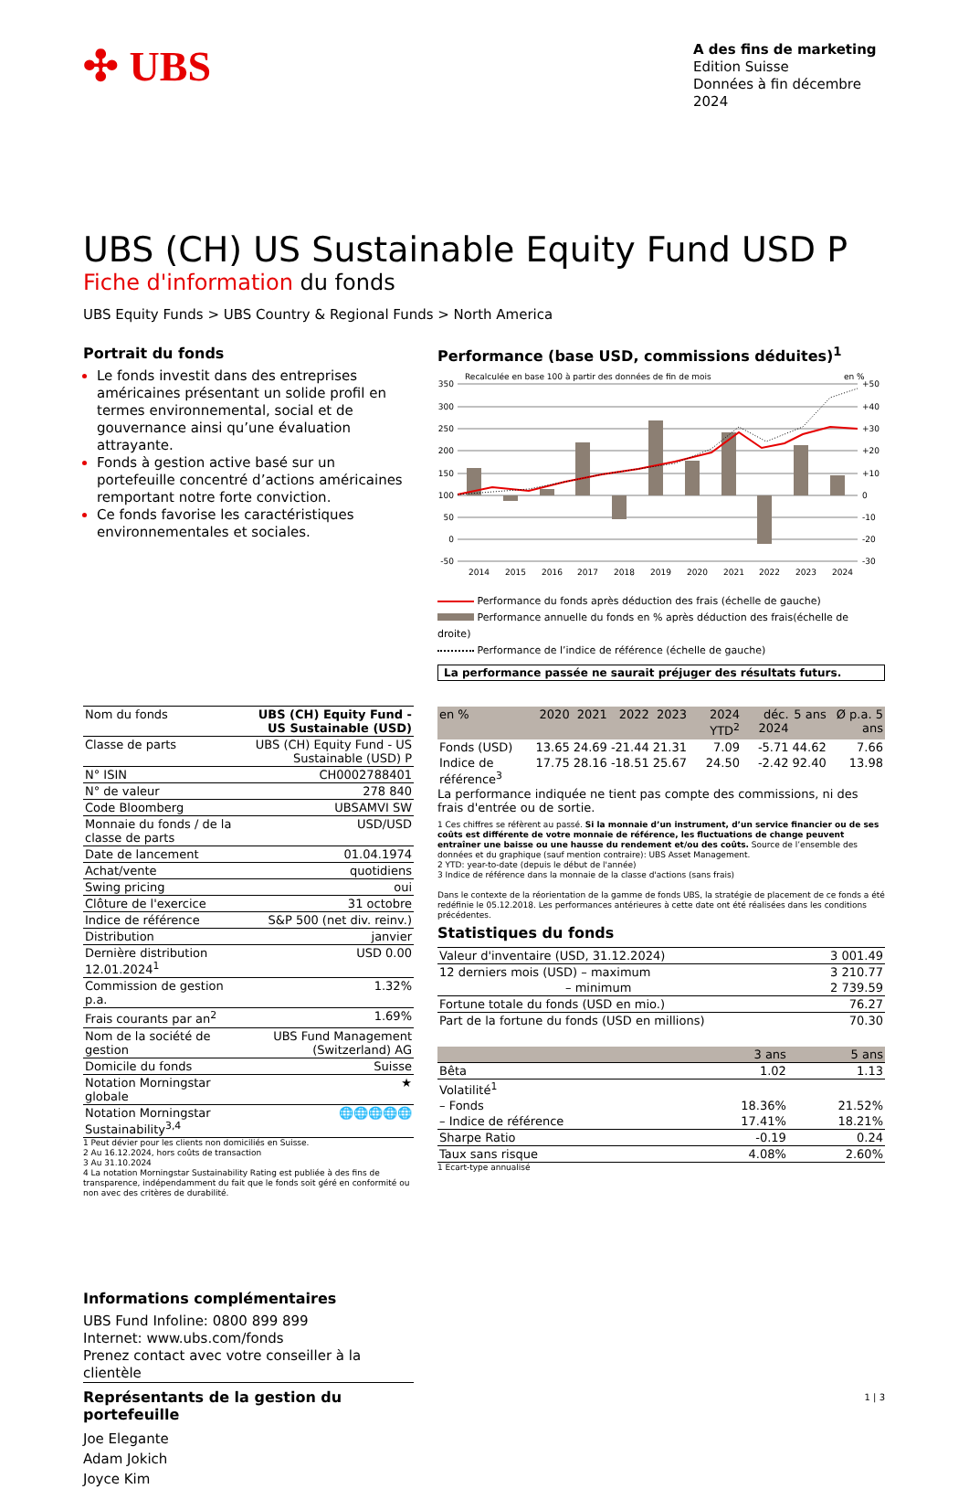✣ UBS
A des fins de marketing
Edition Suisse
Données à fin décembre 2024
UBS (CH) US Sustainable Equity Fund USD P
Fiche d'information du fonds
UBS Equity Funds > UBS Country & Regional Funds > North America
Portrait du fonds
Le fonds investit dans des entreprises américaines présentant un solide profil en termes environnemental, social et de gouvernance ainsi qu’une évaluation attrayante.
Fonds à gestion active basé sur un portefeuille concentré d’actions américaines remportant notre forte conviction.
Ce fonds favorise les caractéristiques environnementales et sociales.
| Nom du fonds | UBS (CH) Equity Fund - US Sustainable (USD) |
| Classe de parts | UBS (CH) Equity Fund - US Sustainable (USD) P |
| N° ISIN | CH0002788401 |
| N° de valeur | 278 840 |
| Code Bloomberg | UBSAMVI SW |
| Monnaie du fonds / de la classe de parts | USD/USD |
| Date de lancement | 01.04.1974 |
| Achat/vente | quotidiens |
| Swing pricing | oui |
| Clôture de l'exercice | 31 octobre |
| Indice de référence | S&P 500 (net div. reinv.) |
| Distribution | janvier |
| Dernière distribution 12.01.2024<sup>1</sup> | USD 0.00 |
| Commission de gestion p.a. | 1.32% |
| Frais courants par an<sup>2</sup> | 1.69% |
| Nom de la société de gestion | UBS Fund Management (Switzerland) AG |
| Domicile du fonds | Suisse |
| Notation Morningstar globale | ★ |
| Notation Morningstar Sustainability<sup>3,4</sup> | 🌐🌐🌐🌐🌐 |
1 Peut dévier pour les clients non domiciliés en Suisse.
2 Au 16.12.2024, hors coûts de transaction
3 Au 31.10.2024
4 La notation Morningstar Sustainability Rating est publiée à des fins de transparence, indépendamment du fait que le fonds soit géré en conformité ou non avec des critères de durabilité.
Informations complémentaires
UBS Fund Infoline: 0800 899 899
Internet: www.ubs.com/fonds
Prenez contact avec votre conseiller à la clientèle
Représentants de la gestion du portefeuille
Joe Elegante
Adam Jokich
Joyce Kim
Performance (base USD, commissions déduites)<sup>1</sup>
Recalculée en base 100 à partir des données de fin de mois
en %
350
300
250
200
150
100
50
0
-50
+50
+40
+30
+20
+10
0
-10
-20
-30
2014
2015
2016
2017
2018
2019
2020
2021
2022
2023
2024
Performance du fonds après déduction des frais (échelle de gauche)
Performance annuelle du fonds en % après déduction des frais(échelle de droite)
Performance de l’indice de référence (échelle de gauche)
La performance passée ne saurait préjuger des résultats futurs.
| en % | 2020 | 2021 | 2022 | 2023 | 2024 YTD<sup>2</sup> | déc. 2024 | 5 ans | Ø p.a. 5 ans |
| --- | --- | --- | --- | --- | --- | --- | --- | --- |
| Fonds (USD) | 13.65 | 24.69 | -21.44 | 21.31 | 7.09 | -5.71 | 44.62 | 7.66 |
| Indice de référence<sup>3</sup> | 17.75 | 28.16 | -18.51 | 25.67 | 24.50 | -2.42 | 92.40 | 13.98 |
La performance indiquée ne tient pas compte des commissions, ni des frais d'entrée ou de sortie.
1 Ces chiffres se réfèrent au passé. Si la monnaie d’un instrument, d’un service financier ou de ses coûts est différente de votre monnaie de référence, les fluctuations de change peuvent entraîner une baisse ou une hausse du rendement et/ou des coûts. Source de l’ensemble des données et du graphique (sauf mention contraire): UBS Asset Management.
2 YTD: year-to-date (depuis le début de l'année)
3 Indice de référence dans la monnaie de la classe d'actions (sans frais)
Dans le contexte de la réorientation de la gamme de fonds UBS, la stratégie de placement de ce fonds a été redéfinie le 05.12.2018. Les performances antérieures à cette date ont été réalisées dans les conditions précédentes.
Statistiques du fonds
| Valeur d'inventaire (USD, 31.12.2024) | 3 001.49 |
| 12 derniers mois (USD) – maximum | 3 210.77 |
| – minimum | 2 739.59 |
| Fortune totale du fonds (USD en mio.) | 76.27 |
| Part de la fortune du fonds (USD en millions) | 70.30 |
| | 3 ans | 5 ans |
| --- | --- | --- |
| Bêta | 1.02 | 1.13 |
| Volatilité<sup>1</sup> | | |
| – Fonds | 18.36% | 21.52% |
| – Indice de référence | 17.41% | 18.21% |
| Sharpe Ratio | -0.19 | 0.24 |
| Taux sans risque | 4.08% | 2.60% |
1 Ecart-type annualisé
1 | 3